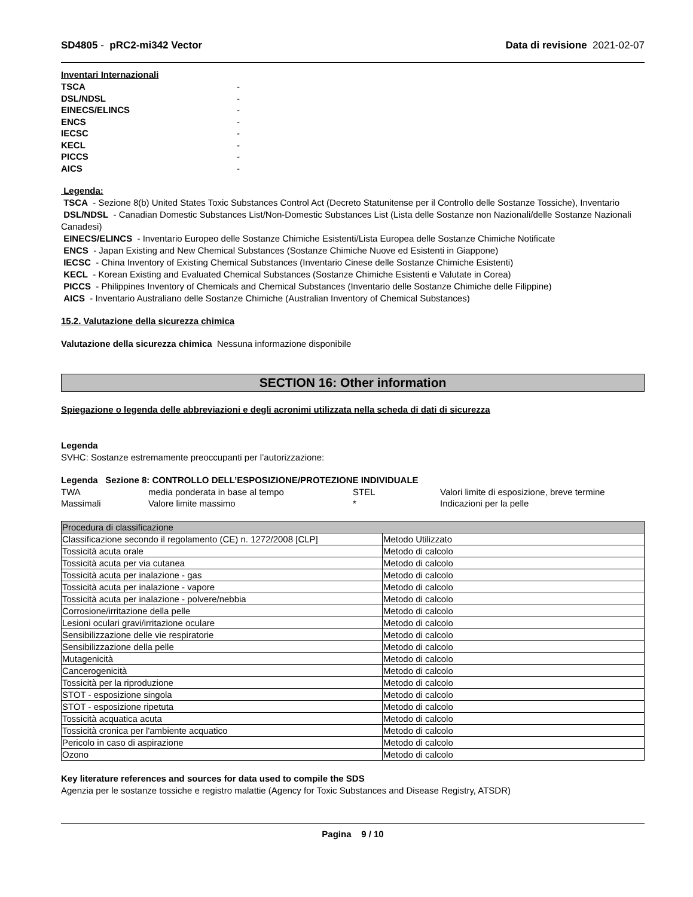SD4805 - pRC2-mi342 Vector Data di revisione 2021-02-07
Inventari Internazionali
| TSCA | - |
| DSL/NDSL | - |
| EINECS/ELINCS | - |
| ENCS | - |
| IECSC | - |
| KECL | - |
| PICCS | - |
| AICS | - |
Legenda:
TSCA - Sezione 8(b) United States Toxic Substances Control Act (Decreto Statunitense per il Controllo delle Sostanze Tossiche), Inventario
DSL/NDSL - Canadian Domestic Substances List/Non-Domestic Substances List (Lista delle Sostanze non Nazionali/delle Sostanze Nazionali Canadesi)
EINECS/ELINCS - Inventario Europeo delle Sostanze Chimiche Esistenti/Lista Europea delle Sostanze Chimiche Notificate
ENCS - Japan Existing and New Chemical Substances (Sostanze Chimiche Nuove ed Esistenti in Giappone)
IECSC - China Inventory of Existing Chemical Substances (Inventario Cinese delle Sostanze Chimiche Esistenti)
KECL - Korean Existing and Evaluated Chemical Substances (Sostanze Chimiche Esistenti e Valutate in Corea)
PICCS - Philippines Inventory of Chemicals and Chemical Substances (Inventario delle Sostanze Chimiche delle Filippine)
AICS - Inventario Australiano delle Sostanze Chimiche (Australian Inventory of Chemical Substances)
15.2. Valutazione della sicurezza chimica
Valutazione della sicurezza chimica Nessuna informazione disponibile
SECTION 16: Other information
Spiegazione o legenda delle abbreviazioni e degli acronimi utilizzata nella scheda di dati di sicurezza
Legenda
SVHC: Sostanze estremamente preoccupanti per l’autorizzazione:
Legenda Sezione 8: CONTROLLO DELL’ESPOSIZIONE/PROTEZIONE INDIVIDUALE
| TWA | media ponderata in base al tempo | STEL | Valori limite di esposizione, breve termine |
| Massimali | Valore limite massimo | * | Indicazioni per la pelle |
| Procedura di classificazione | |
| --- | --- |
| Classificazione secondo il regolamento (CE) n. 1272/2008 [CLP] | Metodo Utilizzato |
| Tossicità acuta orale | Metodo di calcolo |
| Tossicità acuta per via cutanea | Metodo di calcolo |
| Tossicità acuta per inalazione - gas | Metodo di calcolo |
| Tossicità acuta per inalazione - vapore | Metodo di calcolo |
| Tossicità acuta per inalazione - polvere/nebbia | Metodo di calcolo |
| Corrosione/irritazione della pelle | Metodo di calcolo |
| Lesioni oculari gravi/irritazione oculare | Metodo di calcolo |
| Sensibilizzazione delle vie respiratorie | Metodo di calcolo |
| Sensibilizzazione della pelle | Metodo di calcolo |
| Mutagenicità | Metodo di calcolo |
| Cancerogenicità | Metodo di calcolo |
| Tossicità per la riproduzione | Metodo di calcolo |
| STOT - esposizione singola | Metodo di calcolo |
| STOT - esposizione ripetuta | Metodo di calcolo |
| Tossicità acquatica acuta | Metodo di calcolo |
| Tossicità cronica per l'ambiente acquatico | Metodo di calcolo |
| Pericolo in caso di aspirazione | Metodo di calcolo |
| Ozono | Metodo di calcolo |
Key literature references and sources for data used to compile the SDS
Agenzia per le sostanze tossiche e registro malattie (Agency for Toxic Substances and Disease Registry, ATSDR)
Pagina 9 / 10